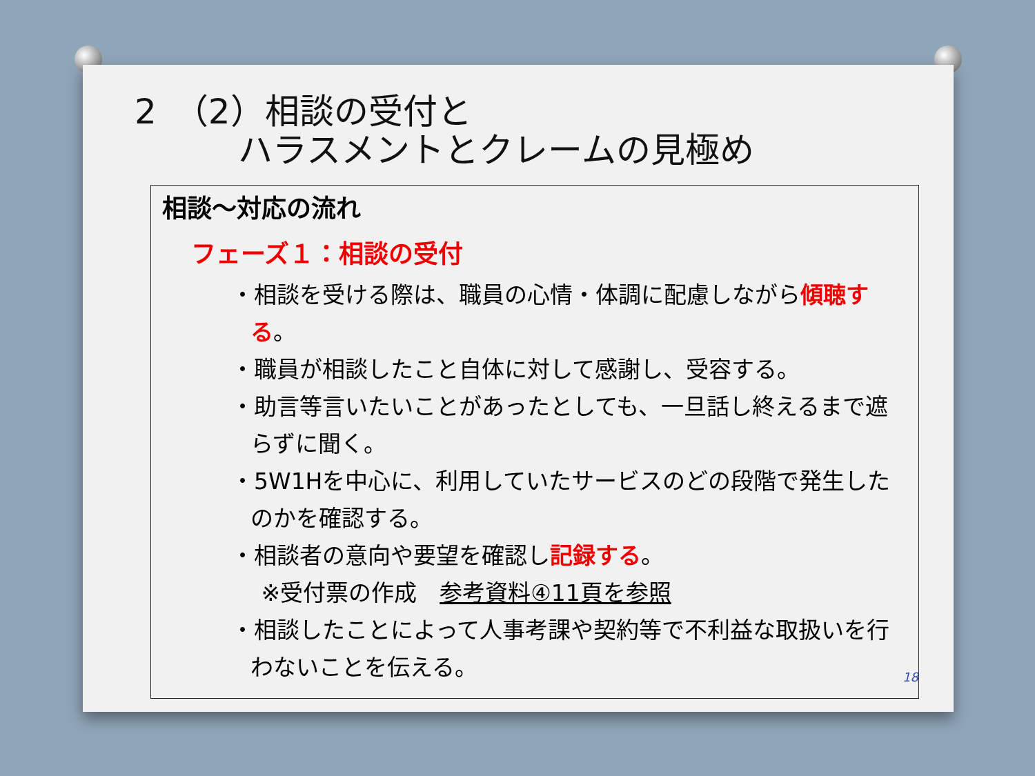2　（2）相談の受付と
　　　ハラスメントとクレームの見極め
相談～対応の流れ
フェーズ１：相談の受付
・相談を受ける際は、職員の心情・体調に配慮しながら傾聴する。
・職員が相談したこと自体に対して感謝し、受容する。
・助言等言いたいことがあったとしても、一旦話し終えるまで遮らずに聞く。
・5W1Hを中心に、利用していたサービスのどの段階で発生したのかを確認する。
・相談者の意向や要望を確認し記録する。
　 ※受付票の作成　参考資料④11頁を参照
・相談したことによって人事考課や契約等で不利益な取扱いを行わないことを伝える。
18